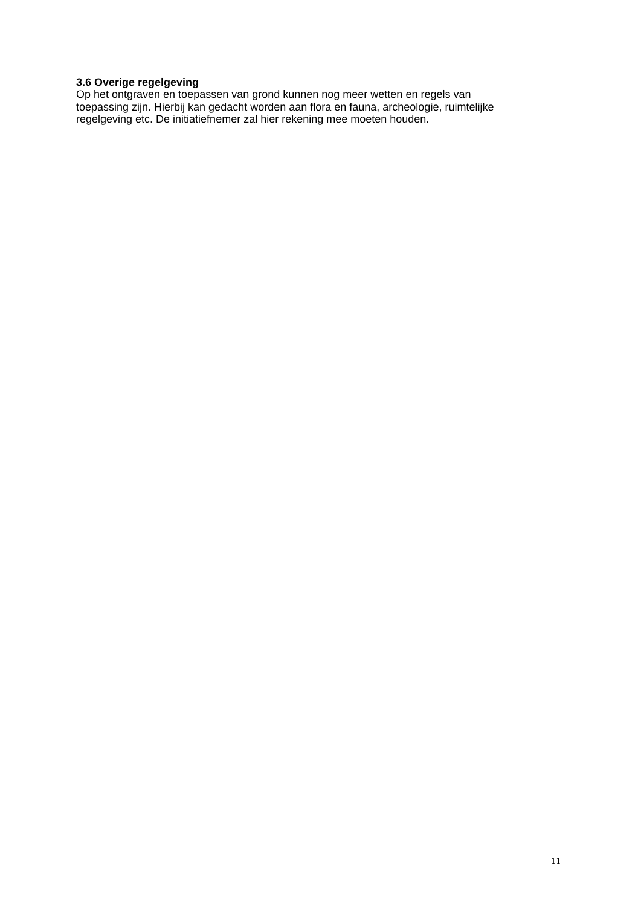3.6 Overige regelgeving
Op het ontgraven en toepassen van grond kunnen nog meer wetten en regels van
toepassing zijn. Hierbij kan gedacht worden aan flora en fauna, archeologie, ruimtelijke
regelgeving etc. De initiatiefnemer zal hier rekening mee moeten houden.
11